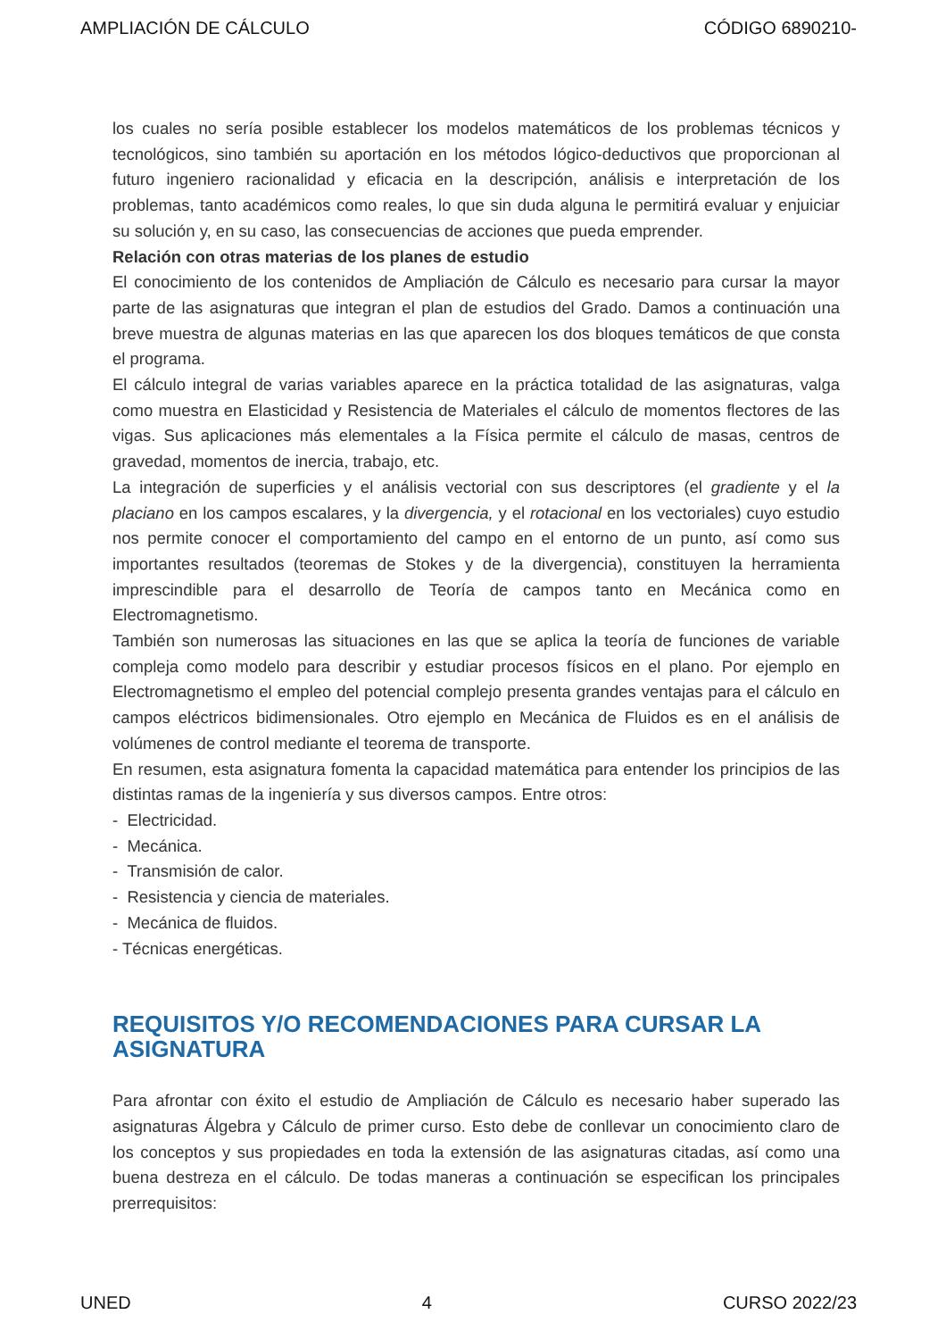AMPLIACIÓN DE CÁLCULO CÓDIGO 6890210-
los cuales no sería posible establecer los modelos matemáticos de los problemas técnicos y tecnológicos, sino también su aportación en los métodos lógico-deductivos que proporcionan al futuro ingeniero racionalidad y eficacia en la descripción, análisis e interpretación de los problemas, tanto académicos como reales, lo que sin duda alguna le permitirá evaluar y enjuiciar su solución y, en su caso, las consecuencias de acciones que pueda emprender.
Relación con otras materias de los planes de estudio
El conocimiento de los contenidos de Ampliación de Cálculo es necesario para cursar la mayor parte de las asignaturas que integran el plan de estudios del Grado. Damos a continuación una breve muestra de algunas materias en las que aparecen los dos bloques temáticos de que consta el programa.
El cálculo integral de varias variables aparece en la práctica totalidad de las asignaturas, valga como muestra en Elasticidad y Resistencia de Materiales el cálculo de momentos flectores de las vigas. Sus aplicaciones más elementales a la Física permite el cálculo de masas, centros de gravedad, momentos de inercia, trabajo, etc.
La integración de superficies y el análisis vectorial con sus descriptores (el gradiente y el la placiano en los campos escalares, y la divergencia, y el rotacional en los vectoriales) cuyo estudio nos permite conocer el comportamiento del campo en el entorno de un punto, así como sus importantes resultados (teoremas de Stokes y de la divergencia), constituyen la herramienta imprescindible para el desarrollo de Teoría de campos tanto en Mecánica como en Electromagnetismo.
También son numerosas las situaciones en las que se aplica la teoría de funciones de variable compleja como modelo para describir y estudiar procesos físicos en el plano. Por ejemplo en Electromagnetismo el empleo del potencial complejo presenta grandes ventajas para el cálculo en campos eléctricos bidimensionales. Otro ejemplo en Mecánica de Fluidos es en el análisis de volúmenes de control mediante el teorema de transporte.
En resumen, esta asignatura fomenta la capacidad matemática para entender los principios de las distintas ramas de la ingeniería y sus diversos campos. Entre otros:
- Electricidad.
- Mecánica.
- Transmisión de calor.
- Resistencia y ciencia de materiales.
- Mecánica de fluidos.
- Técnicas energéticas.
REQUISITOS Y/O RECOMENDACIONES PARA CURSAR LA ASIGNATURA
Para afrontar con éxito el estudio de Ampliación de Cálculo es necesario haber superado las asignaturas Álgebra y Cálculo de primer curso. Esto debe de conllevar un conocimiento claro de los conceptos y sus propiedades en toda la extensión de las asignaturas citadas, así como una buena destreza en el cálculo. De todas maneras a continuación se especifican los principales prerrequisitos:
UNED 4 CURSO 2022/23